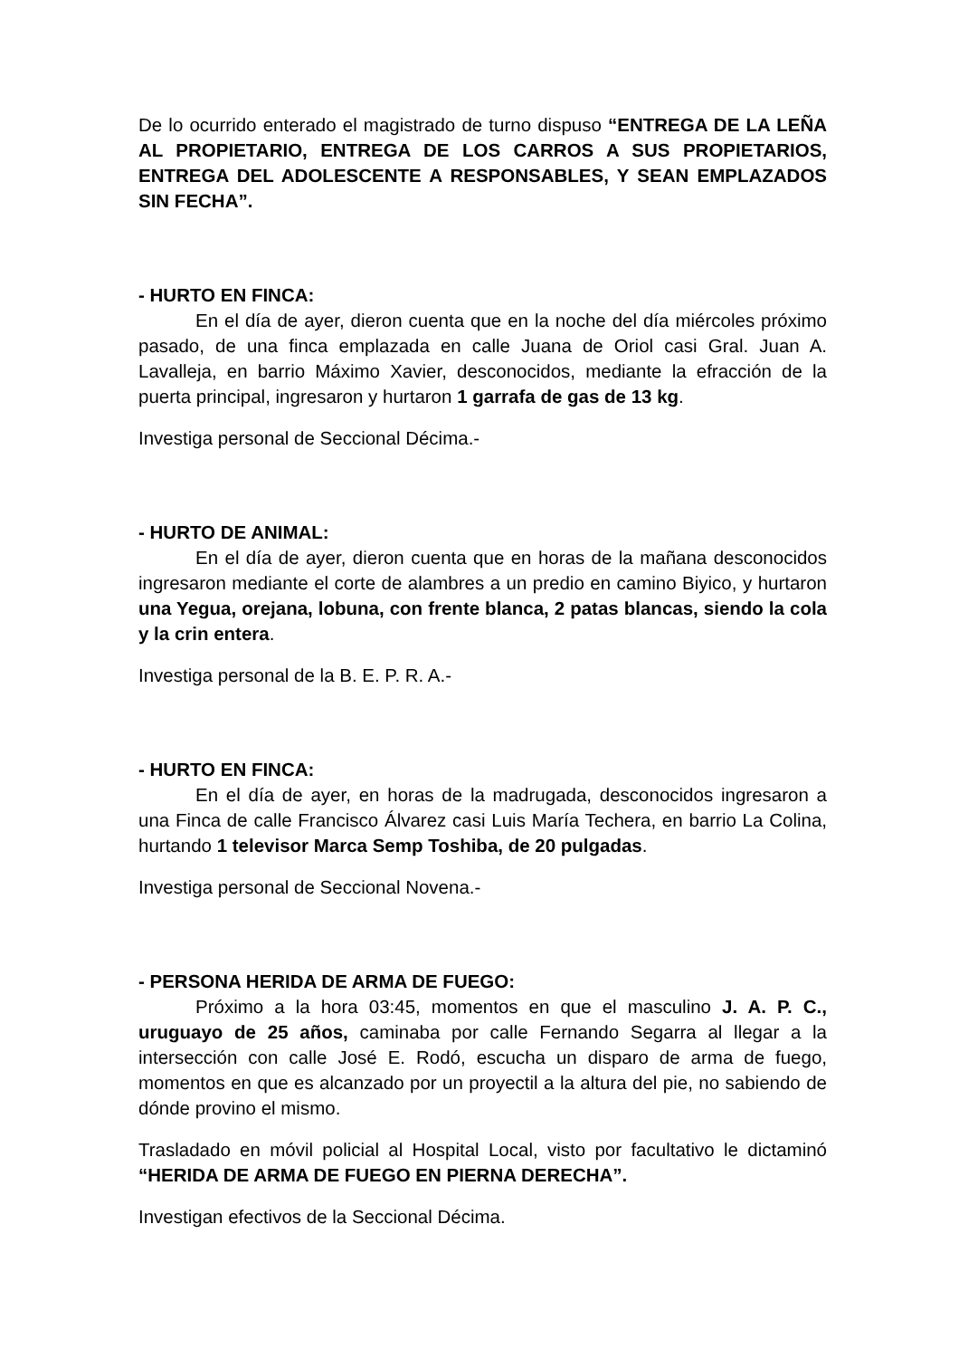De lo ocurrido enterado el magistrado de turno dispuso “ENTREGA DE LA LEÑA AL PROPIETARIO, ENTREGA DE LOS CARROS A SUS PROPIETARIOS, ENTREGA DEL ADOLESCENTE A RESPONSABLES, Y SEAN EMPLAZADOS SIN FECHA”.
- HURTO EN FINCA:
En el día de ayer, dieron cuenta que en la noche del día miércoles próximo pasado, de una finca emplazada en calle Juana de Oriol casi Gral. Juan A. Lavalleja, en barrio Máximo Xavier, desconocidos, mediante la efracción de la puerta principal, ingresaron y hurtaron 1 garrafa de gas de 13 kg.
Investiga personal de Seccional Décima.-
- HURTO DE ANIMAL:
En el día de ayer, dieron cuenta que en horas de la mañana desconocidos ingresaron mediante el corte de alambres a un predio en camino Biyico, y hurtaron una Yegua, orejana, lobuna, con frente blanca, 2 patas blancas, siendo la cola y la crin entera.
Investiga personal de la B. E. P. R. A.-
- HURTO EN FINCA:
En el día de ayer, en horas de la madrugada, desconocidos ingresaron a una Finca de calle Francisco Álvarez casi Luis María Techera, en barrio La Colina, hurtando 1 televisor Marca Semp Toshiba, de 20 pulgadas.
Investiga personal de Seccional Novena.-
- PERSONA HERIDA DE ARMA DE FUEGO:
Próximo a la hora 03:45, momentos en que el masculino J. A. P. C., uruguayo de 25 años, caminaba por calle Fernando Segarra al llegar a la intersección con calle José E. Rodó, escucha un disparo de arma de fuego, momentos en que es alcanzado por un proyectil a la altura del pie, no sabiendo de dónde provino el mismo.
Trasladado en móvil policial al Hospital Local, visto por facultativo le dictaminó “HERIDA DE ARMA DE FUEGO EN PIERNA DERECHA”.
Investigan efectivos de la Seccional Décima.